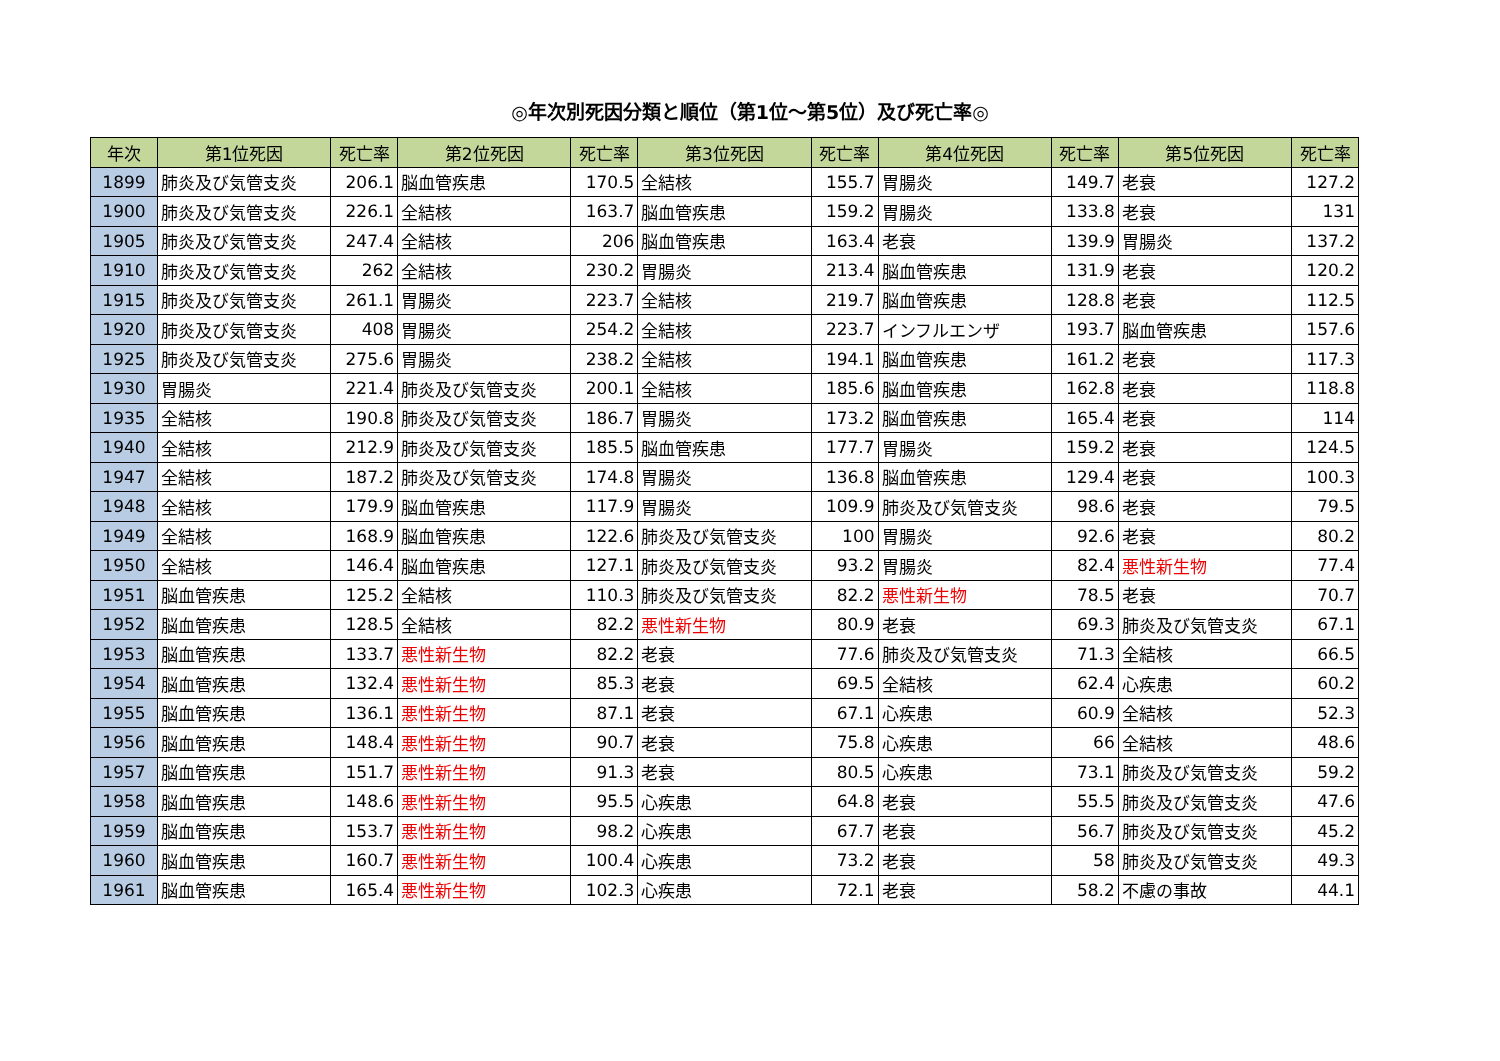◎年次別死因分類と順位（第1位～第5位）及び死亡率◎
| 年次 | 第1位死因 | 死亡率 | 第2位死因 | 死亡率 | 第3位死因 | 死亡率 | 第4位死因 | 死亡率 | 第5位死因 | 死亡率 |
| --- | --- | --- | --- | --- | --- | --- | --- | --- | --- | --- |
| 1899 | 肺炎及び気管支炎 | 206.1 | 脳血管疾患 | 170.5 | 全結核 | 155.7 | 胃腸炎 | 149.7 | 老衰 | 127.2 |
| 1900 | 肺炎及び気管支炎 | 226.1 | 全結核 | 163.7 | 脳血管疾患 | 159.2 | 胃腸炎 | 133.8 | 老衰 | 131 |
| 1905 | 肺炎及び気管支炎 | 247.4 | 全結核 | 206 | 脳血管疾患 | 163.4 | 老衰 | 139.9 | 胃腸炎 | 137.2 |
| 1910 | 肺炎及び気管支炎 | 262 | 全結核 | 230.2 | 胃腸炎 | 213.4 | 脳血管疾患 | 131.9 | 老衰 | 120.2 |
| 1915 | 肺炎及び気管支炎 | 261.1 | 胃腸炎 | 223.7 | 全結核 | 219.7 | 脳血管疾患 | 128.8 | 老衰 | 112.5 |
| 1920 | 肺炎及び気管支炎 | 408 | 胃腸炎 | 254.2 | 全結核 | 223.7 | インフルエンザ | 193.7 | 脳血管疾患 | 157.6 |
| 1925 | 肺炎及び気管支炎 | 275.6 | 胃腸炎 | 238.2 | 全結核 | 194.1 | 脳血管疾患 | 161.2 | 老衰 | 117.3 |
| 1930 | 胃腸炎 | 221.4 | 肺炎及び気管支炎 | 200.1 | 全結核 | 185.6 | 脳血管疾患 | 162.8 | 老衰 | 118.8 |
| 1935 | 全結核 | 190.8 | 肺炎及び気管支炎 | 186.7 | 胃腸炎 | 173.2 | 脳血管疾患 | 165.4 | 老衰 | 114 |
| 1940 | 全結核 | 212.9 | 肺炎及び気管支炎 | 185.5 | 脳血管疾患 | 177.7 | 胃腸炎 | 159.2 | 老衰 | 124.5 |
| 1947 | 全結核 | 187.2 | 肺炎及び気管支炎 | 174.8 | 胃腸炎 | 136.8 | 脳血管疾患 | 129.4 | 老衰 | 100.3 |
| 1948 | 全結核 | 179.9 | 脳血管疾患 | 117.9 | 胃腸炎 | 109.9 | 肺炎及び気管支炎 | 98.6 | 老衰 | 79.5 |
| 1949 | 全結核 | 168.9 | 脳血管疾患 | 122.6 | 肺炎及び気管支炎 | 100 | 胃腸炎 | 92.6 | 老衰 | 80.2 |
| 1950 | 全結核 | 146.4 | 脳血管疾患 | 127.1 | 肺炎及び気管支炎 | 93.2 | 胃腸炎 | 82.4 | 悪性新生物 | 77.4 |
| 1951 | 脳血管疾患 | 125.2 | 全結核 | 110.3 | 肺炎及び気管支炎 | 82.2 | 悪性新生物 | 78.5 | 老衰 | 70.7 |
| 1952 | 脳血管疾患 | 128.5 | 全結核 | 82.2 | 悪性新生物 | 80.9 | 老衰 | 69.3 | 肺炎及び気管支炎 | 67.1 |
| 1953 | 脳血管疾患 | 133.7 | 悪性新生物 | 82.2 | 老衰 | 77.6 | 肺炎及び気管支炎 | 71.3 | 全結核 | 66.5 |
| 1954 | 脳血管疾患 | 132.4 | 悪性新生物 | 85.3 | 老衰 | 69.5 | 全結核 | 62.4 | 心疾患 | 60.2 |
| 1955 | 脳血管疾患 | 136.1 | 悪性新生物 | 87.1 | 老衰 | 67.1 | 心疾患 | 60.9 | 全結核 | 52.3 |
| 1956 | 脳血管疾患 | 148.4 | 悪性新生物 | 90.7 | 老衰 | 75.8 | 心疾患 | 66 | 全結核 | 48.6 |
| 1957 | 脳血管疾患 | 151.7 | 悪性新生物 | 91.3 | 老衰 | 80.5 | 心疾患 | 73.1 | 肺炎及び気管支炎 | 59.2 |
| 1958 | 脳血管疾患 | 148.6 | 悪性新生物 | 95.5 | 心疾患 | 64.8 | 老衰 | 55.5 | 肺炎及び気管支炎 | 47.6 |
| 1959 | 脳血管疾患 | 153.7 | 悪性新生物 | 98.2 | 心疾患 | 67.7 | 老衰 | 56.7 | 肺炎及び気管支炎 | 45.2 |
| 1960 | 脳血管疾患 | 160.7 | 悪性新生物 | 100.4 | 心疾患 | 73.2 | 老衰 | 58 | 肺炎及び気管支炎 | 49.3 |
| 1961 | 脳血管疾患 | 165.4 | 悪性新生物 | 102.3 | 心疾患 | 72.1 | 老衰 | 58.2 | 不慮の事故 | 44.1 |